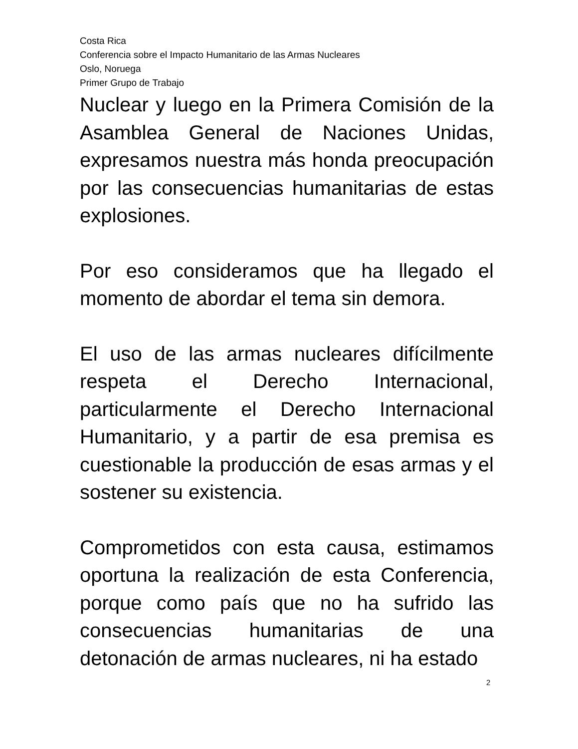Costa Rica
Conferencia sobre el Impacto Humanitario de las Armas Nucleares
Oslo, Noruega
Primer Grupo de Trabajo
Nuclear y luego en la Primera Comisión de la Asamblea General de Naciones Unidas, expresamos nuestra más honda preocupación por las consecuencias humanitarias de estas explosiones.
Por eso consideramos que ha llegado el momento de abordar el tema sin demora.
El uso de las armas nucleares difícilmente respeta el Derecho Internacional, particularmente el Derecho Internacional Humanitario, y a partir de esa premisa es cuestionable la producción de esas armas y el sostener su existencia.
Comprometidos con esta causa, estimamos oportuna la realización de esta Conferencia, porque como país que no ha sufrido las consecuencias humanitarias de una detonación de armas nucleares, ni ha estado
2